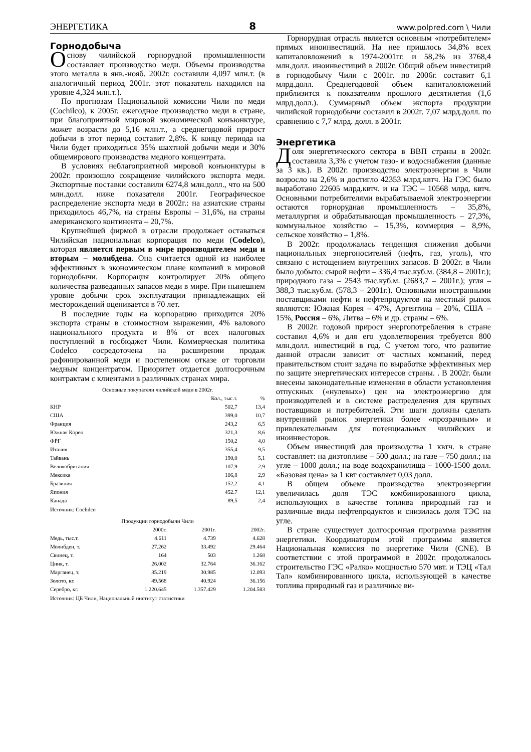ЭНЕРГЕТИКА 8 www.polpred.com \ Чили
Горнодобыча
Основу чилийской горнорудной промышленности составляет производство меди. Объемы производства этого металла в янв.-нояб. 2002г. составили 4,097 млн.т. (в аналогичный период 2001г. этот показатель находился на уровне 4,324 млн.т.).
По прогнозам Национальной комиссии Чили по меди (Cochilco), к 2005г. ежегодное производство меди в стране, при благоприятной мировой экономической конъюнктуре, может возрасти до 5,16 млн.т., а среднегодовой прирост добычи в этот период составит 2,8%. К концу периода на Чили будет приходиться 35% шахтной добычи меди и 30% общемирового производства медного концентрата.
В условиях неблагоприятной мировой конъюнктуры в 2002г. произошло сокращение чилийского экспорта меди. Экспортные поставки составили 6274,8 млн.долл., что на 500 млн.долл. ниже показателя 2001г. Географическое распределение экспорта меди в 2002г.: на азиатские страны приходилось 46,7%, на страны Европы – 31,6%, на страны американского континента – 20,7%.
Крупнейшей фирмой в отрасли продолжает оставаться Чилийская национальная корпорация по меди (Codelco), которая является первым в мире производителем меди и вторым – молибдена. Она считается одной из наиболее эффективных в экономическом плане компаний в мировой горнодобычи. Корпорация контролирует 20% общего количества разведанных запасов меди в мире. При нынешнем уровне добычи срок эксплуатации принадлежащих ей месторождений оценивается в 70 лет.
В последние годы на корпорацию приходится 20% экспорта страны в стоимостном выражении, 4% валового национального продукта и 8% от всех налоговых поступлений в госбюджет Чили. Коммерческая политика Codelco сосредоточена на расширении продаж рафинированной меди и постепенном отказе от торговли медным концентратом. Приоритет отдается долгосрочным контрактам с клиентами в различных странах мира.
Основные покупатели чилийской меди в 2002г.
| | Кол., тыс.т. | % |
| --- | --- | --- |
| КНР | 502,7 | 13,4 |
| США | 399,0 | 10,7 |
| Франция | 243,2 | 6,5 |
| Южная Корея | 321,3 | 8,6 |
| ФРГ | 150,2 | 4,0 |
| Италия | 355,4 | 9,5 |
| Тайвань | 190,0 | 5,1 |
| Великобритания | 107,9 | 2,9 |
| Мексика | 106,8 | 2,9 |
| Бразилия | 152,2 | 4,1 |
| Япония | 452.7 | 12,1 |
| Канада | 89,5 | 2,4 |
Источник: Cochilco
Продукции горнодобычи Чили
| | 2000г. | 2001г. | 2002г. |
| --- | --- | --- | --- |
| Медь, тыс.т. | 4.611 | 4.739 | 4.628 |
| Молибден, т. | 27.262 | 33.492 | 29.464 |
| Свинец, т. | 164 | 503 | 1.268 |
| Цинк, т. | 26.002 | 32.764 | 36.162 |
| Марганец, т. | 35.219 | 30.985 | 12.093 |
| Золото, кг. | 49.568 | 40.924 | 36.156 |
| Серебро, кг. | 1.220.645 | 1.357.429 | 1.204.583 |
Источник: ЦБ Чили, Национальный институт статистики
Горнорудная отрасль является основным «потребителем» прямых иноинвестиций. На нее пришлось 34,8% всех капиталовложений в 1974-2001гг. и 58,2% из 3768,4 млн.долл. иноинвестиций в 2002г. Общий объем инвестиций в горнодобычу Чили с 2001г. по 2006г. составит 6,1 млрд.долл. Среднегодовой объем капиталовложений приблизится к показателям прошлого десятилетия (1,6 млрд.долл.). Суммарный объем экспорта продукции чилийской горнодобычи составил в 2002г. 7,07 млрд.долл. по сравнению с 7,7 млрд. долл. в 2001г.
Энергетика
Доля энергетического сектора в ВВП страны в 2002г. составила 3,3% с учетом газо- и водоснабжения (данные за 3 кв.). В 2002г. производство электроэнергии в Чили возросло на 2,6% и достигло 42353 млрд.квтч. На ГЭС было выработано 22605 млрд.квтч. и на ТЭС – 10568 млрд. квтч. Основными потребителями вырабатываемой электроэнергии остаются горнорудная промышленность – 35,8%, металлургия и обрабатывающая промышленность – 27,3%, коммунальное хозяйство – 15,3%, коммерция – 8,9%, сельское хозяйство – 1,8%.
В 2002г. продолжалась тенденция снижения добычи национальных энергоносителей (нефть, газ, уголь), что связано с истощением внутренних запасов. В 2002г. в Чили было добыто: сырой нефти – 336,4 тыс.куб.м. (384,8 – 2001г.); природного газа – 2543 тыс.куб.м. (2683,7 – 2001г.); угля – 388,3 тыс.куб.м. (578,3 – 2001г.). Основными иностранными поставщиками нефти и нефтепродуктов на местный рынок являются: Южная Корея – 47%, Аргентина – 20%, США – 15%, Россия – 6%, Литва – 6% и др. страны – 6%.
В 2002г. годовой прирост энергопотребления в стране составил 4,6% и для его удовлетворения требуется 800 млн.долл. инвестиций в год. С учетом того, что развитие данной отрасли зависит от частных компаний, перед правительством стоит задача по выработке эффективных мер по защите энергетических интересов страны. . В 2002г. были внесены законодательные изменения в области установления отпускных («нулевых») цен на электроэнергию для производителей и в системе распределения для крупных поставщиков и потребителей. Эти шаги должны сделать внутренний рынок энергетики более «прозрачным» и привлекательным для потенциальных чилийских и иноинвесторов.
Объем инвестиций для производства 1 квтч. в стране составляет: на дизтопливе – 500 долл.; на газе – 750 долл.; на угле – 1000 долл.; на воде водохранилища – 1000-1500 долл. «Базовая цена» за 1 квт составляет 0,03 долл.
В общем объеме производства электроэнергии увеличилась доля ТЭС комбинированного цикла, использующих в качестве топлива природный газ и различные виды нефтепродуктов и снизилась доля ТЭС на угле.
В стране существует долгосрочная программа развития энергетики. Координатором этой программы является Национальная комиссия по энергетике Чили (CNE). В соответствии с этой программой в 2002г. продолжалось строительство ГЭС «Ралко» мощностью 570 мвт. и ТЭЦ «Тал Тал» комбинированного цикла, использующей в качестве топлива природный газ и различные ви-